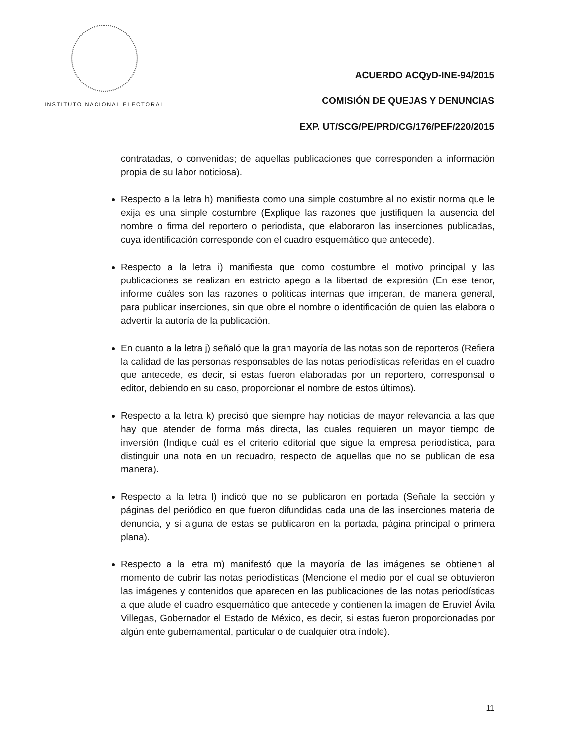INSTITUTO NACIONAL ELECTORAL
ACUERDO ACQyD-INE-94/2015
COMISIÓN DE QUEJAS Y DENUNCIAS
EXP. UT/SCG/PE/PRD/CG/176/PEF/220/2015
contratadas, o convenidas; de aquellas publicaciones que corresponden a información propia de su labor noticiosa).
Respecto a la letra h) manifiesta como una simple costumbre al no existir norma que le exija es una simple costumbre (Explique las razones que justifiquen la ausencia del nombre o firma del reportero o periodista, que elaboraron las inserciones publicadas, cuya identificación corresponde con el cuadro esquemático que antecede).
Respecto a la letra i) manifiesta que como costumbre el motivo principal y las publicaciones se realizan en estricto apego a la libertad de expresión (En ese tenor, informe cuáles son las razones o políticas internas que imperan, de manera general, para publicar inserciones, sin que obre el nombre o identificación de quien las elabora o advertir la autoría de la publicación.
En cuanto a la letra j) señaló que la gran mayoría de las notas son de reporteros (Refiera la calidad de las personas responsables de las notas periodísticas referidas en el cuadro que antecede, es decir, si estas fueron elaboradas por un reportero, corresponsal o editor, debiendo en su caso, proporcionar el nombre de estos últimos).
Respecto a la letra k) precisó que siempre hay noticias de mayor relevancia a las que hay que atender de forma más directa, las cuales requieren un mayor tiempo de inversión (Indique cuál es el criterio editorial que sigue la empresa periodística, para distinguir una nota en un recuadro, respecto de aquellas que no se publican de esa manera).
Respecto a la letra l) indicó que no se publicaron en portada (Señale la sección y páginas del periódico en que fueron difundidas cada una de las inserciones materia de denuncia, y si alguna de estas se publicaron en la portada, página principal o primera plana).
Respecto a la letra m) manifestó que la mayoría de las imágenes se obtienen al momento de cubrir las notas periodísticas (Mencione el medio por el cual se obtuvieron las imágenes y contenidos que aparecen en las publicaciones de las notas periodísticas a que alude el cuadro esquemático que antecede y contienen la imagen de Eruviel Ávila Villegas, Gobernador el Estado de México, es decir, si estas fueron proporcionadas por algún ente gubernamental, particular o de cualquier otra índole).
11